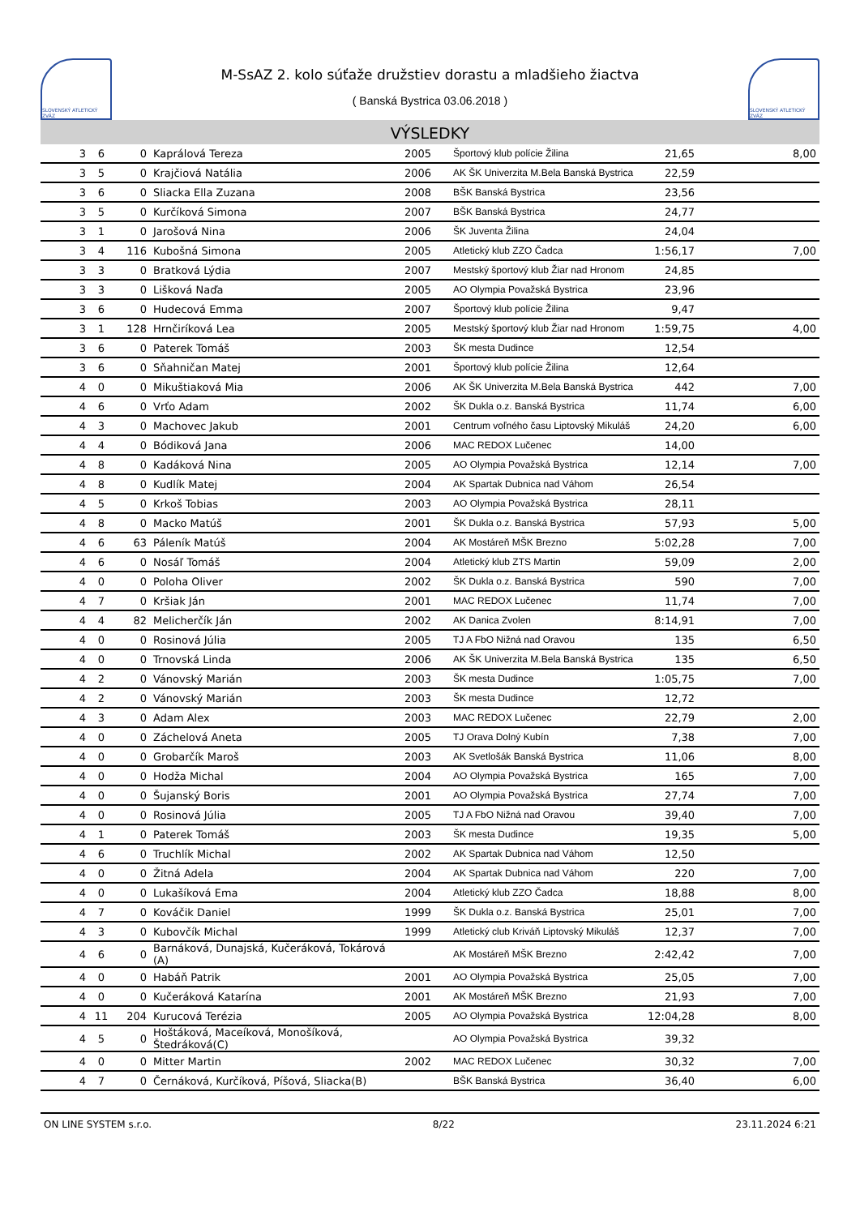SLOVENSKÝ ATLETICKÝ ZVÄZ
M-SsAZ 2. kolo súťaže družstiev dorastu a mladšieho žiactva
( Banská Bystrica 03.06.2018 )
SLOVENSKÝ ATLETICKÝ ZVÄZ
VÝSLEDKY
| 3 | 6 | 0 | Kaprálová Tereza | 2005 | Športový klub polície Žilina | 21,65 | 8,00 |
| 3 | 5 | 0 | Krajčiová Natália | 2006 | AK ŠK Univerzita M.Bela Banská Bystrica | 22,59 | |
| 3 | 6 | 0 | Sliacka Ella Zuzana | 2008 | BŠK Banská Bystrica | 23,56 | |
| 3 | 5 | 0 | Kurčíková Simona | 2007 | BŠK Banská Bystrica | 24,77 | |
| 3 | 1 | 0 | Jarošová Nina | 2006 | ŠK Juventa Žilina | 24,04 | |
| 3 | 4 | 116 | Kubošná Simona | 2005 | Atletický klub ZZO Čadca | 1:56,17 | 7,00 |
| 3 | 3 | 0 | Bratková Lýdia | 2007 | Mestský športový klub Žiar nad Hronom | 24,85 | |
| 3 | 3 | 0 | Lišková Naďa | 2005 | AO Olympia Považská Bystrica | 23,96 | |
| 3 | 6 | 0 | Hudecová Emma | 2007 | Športový klub polície Žilina | 9,47 | |
| 3 | 1 | 128 | Hrnčiríková Lea | 2005 | Mestský športový klub Žiar nad Hronom | 1:59,75 | 4,00 |
| 3 | 6 | 0 | Paterek Tomáš | 2003 | ŠK mesta Dudince | 12,54 | |
| 3 | 6 | 0 | Sňahničan Matej | 2001 | Športový klub polície Žilina | 12,64 | |
| 4 | 0 | 0 | Mikuštiaková Mia | 2006 | AK ŠK Univerzita M.Bela Banská Bystrica | 442 | 7,00 |
| 4 | 6 | 0 | Vrťo Adam | 2002 | ŠK Dukla o.z. Banská Bystrica | 11,74 | 6,00 |
| 4 | 3 | 0 | Machovec Jakub | 2001 | Centrum voľného času Liptovský Mikuláš | 24,20 | 6,00 |
| 4 | 4 | 0 | Bódiková Jana | 2006 | MAC REDOX Lučenec | 14,00 | |
| 4 | 8 | 0 | Kadáková Nina | 2005 | AO Olympia Považská Bystrica | 12,14 | 7,00 |
| 4 | 8 | 0 | Kudlík Matej | 2004 | AK Spartak Dubnica nad Váhom | 26,54 | |
| 4 | 5 | 0 | Krkoš Tobias | 2003 | AO Olympia Považská Bystrica | 28,11 | |
| 4 | 8 | 0 | Macko Matúš | 2001 | ŠK Dukla o.z. Banská Bystrica | 57,93 | 5,00 |
| 4 | 6 | 63 | Páleník Matúš | 2004 | AK Mostáreň MŠK Brezno | 5:02,28 | 7,00 |
| 4 | 6 | 0 | Nosáľ Tomáš | 2004 | Atletický klub ZTS Martin | 59,09 | 2,00 |
| 4 | 0 | 0 | Poloha Oliver | 2002 | ŠK Dukla o.z. Banská Bystrica | 590 | 7,00 |
| 4 | 7 | 0 | Kršiak Ján | 2001 | MAC REDOX Lučenec | 11,74 | 7,00 |
| 4 | 4 | 82 | Melicherčík Ján | 2002 | AK Danica Zvolen | 8:14,91 | 7,00 |
| 4 | 0 | 0 | Rosinová Júlia | 2005 | TJ A FbO Nižná nad Oravou | 135 | 6,50 |
| 4 | 0 | 0 | Trnovská Linda | 2006 | AK ŠK Univerzita M.Bela Banská Bystrica | 135 | 6,50 |
| 4 | 2 | 0 | Vánovský Marián | 2003 | ŠK mesta Dudince | 1:05,75 | 7,00 |
| 4 | 2 | 0 | Vánovský Marián | 2003 | ŠK mesta Dudince | 12,72 | |
| 4 | 3 | 0 | Adam Alex | 2003 | MAC REDOX Lučenec | 22,79 | 2,00 |
| 4 | 0 | 0 | Záchelová Aneta | 2005 | TJ Orava Dolný Kubín | 7,38 | 7,00 |
| 4 | 0 | 0 | Grobarčík Maroš | 2003 | AK Svetlošák Banská Bystrica | 11,06 | 8,00 |
| 4 | 0 | 0 | Hodža Michal | 2004 | AO Olympia Považská Bystrica | 165 | 7,00 |
| 4 | 0 | 0 | Šujanský Boris | 2001 | AO Olympia Považská Bystrica | 27,74 | 7,00 |
| 4 | 0 | 0 | Rosinová Júlia | 2005 | TJ A FbO Nižná nad Oravou | 39,40 | 7,00 |
| 4 | 1 | 0 | Paterek Tomáš | 2003 | ŠK mesta Dudince | 19,35 | 5,00 |
| 4 | 6 | 0 | Truchlík Michal | 2002 | AK Spartak Dubnica nad Váhom | 12,50 | |
| 4 | 0 | 0 | Žitná Adela | 2004 | AK Spartak Dubnica nad Váhom | 220 | 7,00 |
| 4 | 0 | 0 | Lukašíková Ema | 2004 | Atletický klub ZZO Čadca | 18,88 | 8,00 |
| 4 | 7 | 0 | Kováčik Daniel | 1999 | ŠK Dukla o.z. Banská Bystrica | 25,01 | 7,00 |
| 4 | 3 | 0 | Kubovčík Michal | 1999 | Atletický club Kriváň Liptovský Mikuláš | 12,37 | 7,00 |
| 4 | 6 | 0 | Barnáková, Dunajská, Kučeráková, Tokárová (A) | | AK Mostáreň MŠK Brezno | 2:42,42 | 7,00 |
| 4 | 0 | 0 | Habáň Patrik | 2001 | AO Olympia Považská Bystrica | 25,05 | 7,00 |
| 4 | 0 | 0 | Kučeráková Katarína | 2001 | AK Mostáreň MŠK Brezno | 21,93 | 7,00 |
| 4 | 11 | 204 | Kurucová Terézia | 2005 | AO Olympia Považská Bystrica | 12:04,28 | 8,00 |
| 4 | 5 | 0 | Hoštáková, Maceíková, Monošíková, Štedráková(C) | | AO Olympia Považská Bystrica | 39,32 | |
| 4 | 0 | 0 | Mitter Martin | 2002 | MAC REDOX Lučenec | 30,32 | 7,00 |
| 4 | 7 | 0 | Černáková, Kurčíková, Píšová, Sliacka(B) | | BŠK Banská Bystrica | 36,40 | 6,00 |
ON LINE SYSTEM s.r.o. 8/22 23.11.2024 6:21